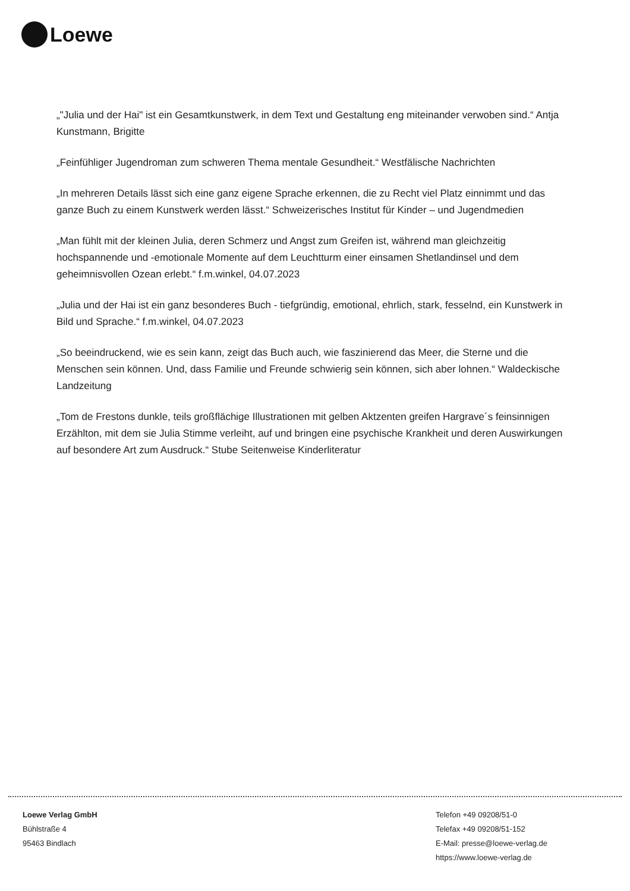Loewe
„"Julia und der Hai" ist ein Gesamtkunstwerk, in dem Text und Gestaltung eng miteinander verwoben sind.“ Antja Kunstmann, Brigitte
„Feinfühliger Jugendroman zum schweren Thema mentale Gesundheit.“ Westfälische Nachrichten
„In mehreren Details lässt sich eine ganz eigene Sprache erkennen, die zu Recht viel Platz einnimmt und das ganze Buch zu einem Kunstwerk werden lässt.“ Schweizerisches Institut für Kinder – und Jugendmedien
„Man fühlt mit der kleinen Julia, deren Schmerz und Angst zum Greifen ist, während man gleichzeitig hochspannende und -emotionale Momente auf dem Leuchtturm einer einsamen Shetlandinsel und dem geheimnisvollen Ozean erlebt.“ f.m.winkel, 04.07.2023
„Julia und der Hai ist ein ganz besonderes Buch - tiefgründig, emotional, ehrlich, stark, fesselnd, ein Kunstwerk in Bild und Sprache.“ f.m.winkel, 04.07.2023
„So beeindruckend, wie es sein kann, zeigt das Buch auch, wie faszinierend das Meer, die Sterne und die Menschen sein können. Und, dass Familie und Freunde schwierig sein können, sich aber lohnen.“ Waldeckische Landzeitung
„Tom de Frestons dunkle, teils großflächige Illustrationen mit gelben Aktzenten greifen Hargrave´s feinsinnigen Erzählton, mit dem sie Julia Stimme verleiht, auf und bringen eine psychische Krankheit und deren Auswirkungen auf besondere Art zum Ausdruck.“ Stube Seitenweise Kinderliteratur
Loewe Verlag GmbH
Bühlstraße 4
95463 Bindlach
Telefon +49 09208/51-0
Telefax +49 09208/51-152
E-Mail: presse@loewe-verlag.de
https://www.loewe-verlag.de